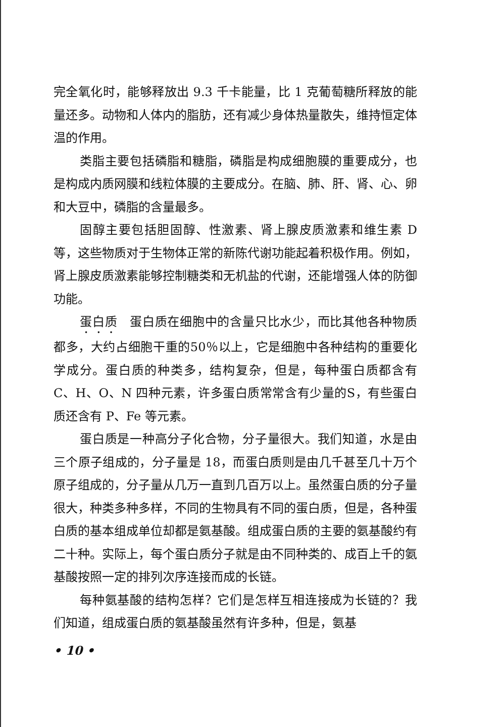完全氧化时，能够释放出 9.3 千卡能量，比 1 克葡萄糖所释放的能量还多。动物和人体内的脂肪，还有减少身体热量散失，维持恒定体温的作用。
类脂主要包括磷脂和糖脂，磷脂是构成细胞膜的重要成分，也是构成内质网膜和线粒体膜的主要成分。在脑、肺、肝、肾、心、卵和大豆中，磷脂的含量最多。
固醇主要包括胆固醇、性激素、肾上腺皮质激素和维生素 D 等，这些物质对于生物体正常的新陈代谢功能起着积极作用。例如，肾上腺皮质激素能够控制糖类和无机盐的代谢，还能增强人体的防御功能。
蛋白质　蛋白质在细胞中的含量只比水少，而比其他各种物质都多，大约占细胞干重的50％以上，它是细胞中各种结构的重要化学成分。蛋白质的种类多，结构复杂，但是，每种蛋白质都含有 C、H、O、N 四种元素，许多蛋白质常常含有少量的S，有些蛋白质还含有 P、Fe 等元素。
蛋白质是一种高分子化合物，分子量很大。我们知道，水是由三个原子组成的，分子量是 18，而蛋白质则是由几千甚至几十万个原子组成的，分子量从几万一直到几百万以上。虽然蛋白质的分子量很大，种类多种多样，不同的生物具有不同的蛋白质，但是，各种蛋白质的基本组成单位却都是氨基酸。组成蛋白质的主要的氨基酸约有二十种。实际上，每个蛋白质分子就是由不同种类的、成百上千的氨基酸按照一定的排列次序连接而成的长链。
每种氨基酸的结构怎样？它们是怎样互相连接成为长链的？我们知道，组成蛋白质的氨基酸虽然有许多种，但是，氨基
• 10 •